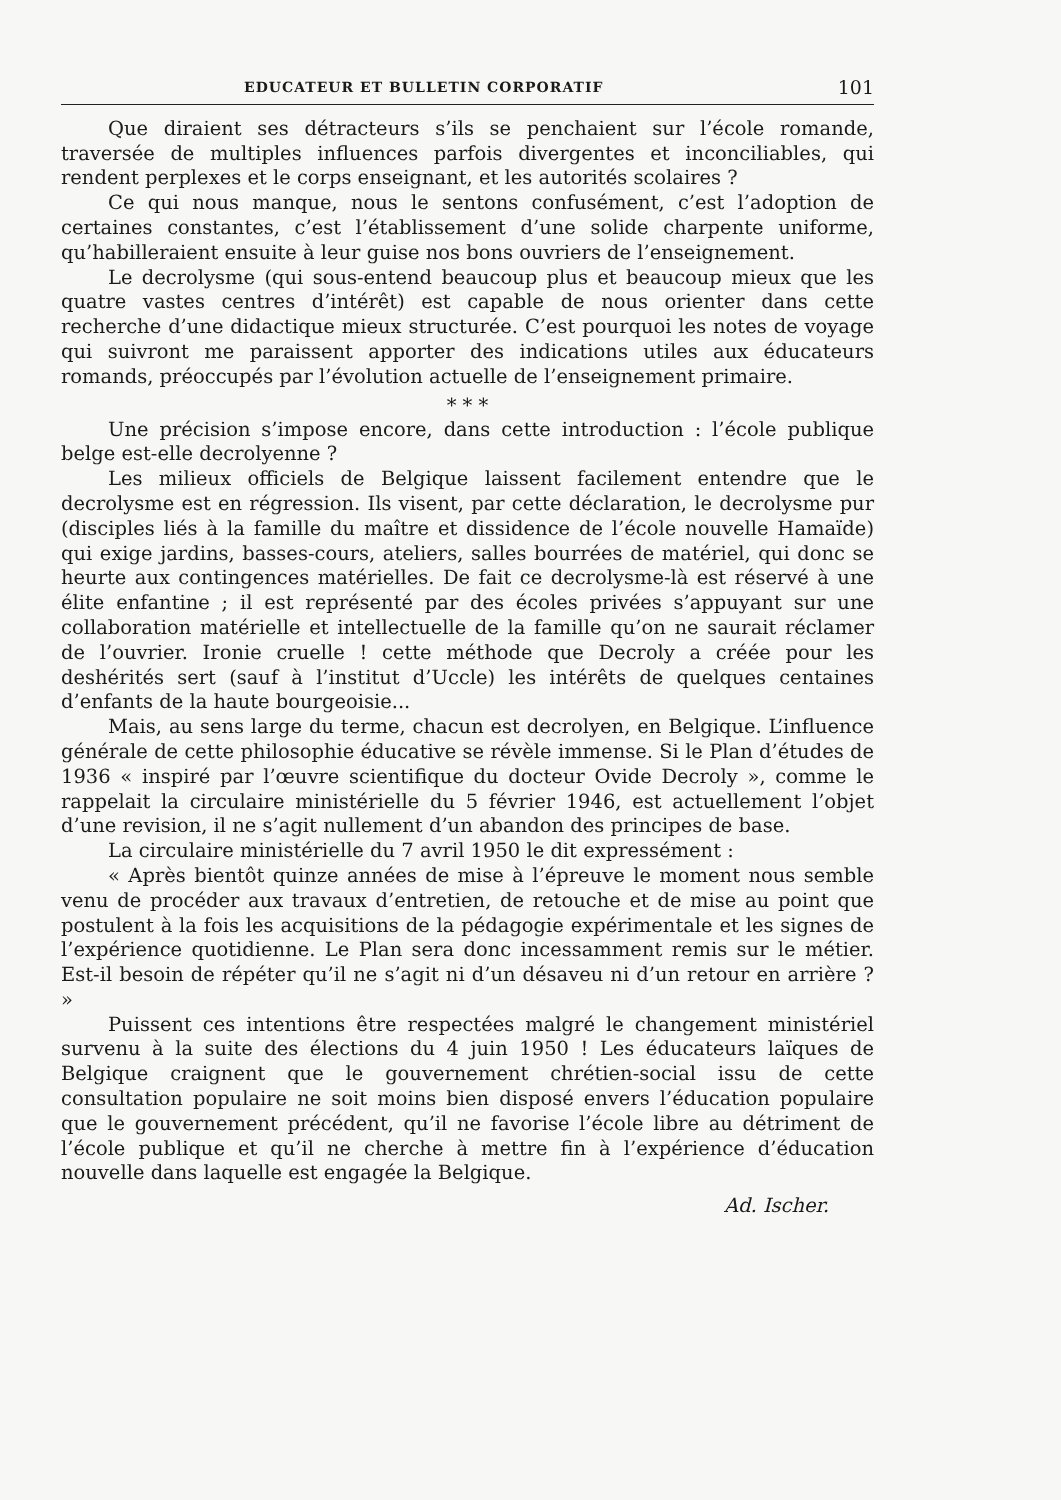EDUCATEUR ET BULLETIN CORPORATIF 101
Que diraient ses détracteurs s’ils se penchaient sur l’école romande, traversée de multiples influences parfois divergentes et inconciliables, qui rendent perplexes et le corps enseignant, et les autorités scolaires ?
Ce qui nous manque, nous le sentons confusément, c’est l’adoption de certaines constantes, c’est l’établissement d’une solide charpente uniforme, qu’habilleraient ensuite à leur guise nos bons ouvriers de l’enseignement.
Le decrolysme (qui sous-entend beaucoup plus et beaucoup mieux que les quatre vastes centres d’intérêt) est capable de nous orienter dans cette recherche d’une didactique mieux structurée. C’est pourquoi les notes de voyage qui suivront me paraissent apporter des indications utiles aux éducateurs romands, préoccupés par l’évolution actuelle de l’enseignement primaire.
* * *
Une précision s’impose encore, dans cette introduction : l’école publique belge est-elle decrolyenne ?
Les milieux officiels de Belgique laissent facilement entendre que le decrolysme est en régression. Ils visent, par cette déclaration, le decrolysme pur (disciples liés à la famille du maître et dissidence de l’école nouvelle Hamaïde) qui exige jardins, basses-cours, ateliers, salles bourrées de matériel, qui donc se heurte aux contingences matérielles. De fait ce decrolysme-là est réservé à une élite enfantine ; il est représenté par des écoles privées s’appuyant sur une collaboration matérielle et intellectuelle de la famille qu’on ne saurait réclamer de l’ouvrier. Ironie cruelle ! cette méthode que Decroly a créée pour les deshérités sert (sauf à l’institut d’Uccle) les intérêts de quelques centaines d’enfants de la haute bourgeoisie...
Mais, au sens large du terme, chacun est decrolyen, en Belgique. L’influence générale de cette philosophie éducative se révèle immense. Si le Plan d’études de 1936 « inspiré par l’œuvre scientifique du docteur Ovide Decroly », comme le rappelait la circulaire ministérielle du 5 février 1946, est actuellement l’objet d’une revision, il ne s’agit nullement d’un abandon des principes de base.
La circulaire ministérielle du 7 avril 1950 le dit expressément :
« Après bientôt quinze années de mise à l’épreuve le moment nous semble venu de procéder aux travaux d’entretien, de retouche et de mise au point que postulent à la fois les acquisitions de la pédagogie expérimentale et les signes de l’expérience quotidienne. Le Plan sera donc incessamment remis sur le métier. Est-il besoin de répéter qu’il ne s’agit ni d’un désaveu ni d’un retour en arrière ? »
Puissent ces intentions être respectées malgré le changement ministériel survenu à la suite des élections du 4 juin 1950 ! Les éducateurs laïques de Belgique craignent que le gouvernement chrétien-social issu de cette consultation populaire ne soit moins bien disposé envers l’éducation populaire que le gouvernement précédent, qu’il ne favorise l’école libre au détriment de l’école publique et qu’il ne cherche à mettre fin à l’expérience d’éducation nouvelle dans laquelle est engagée la Belgique.
Ad. Ischer.